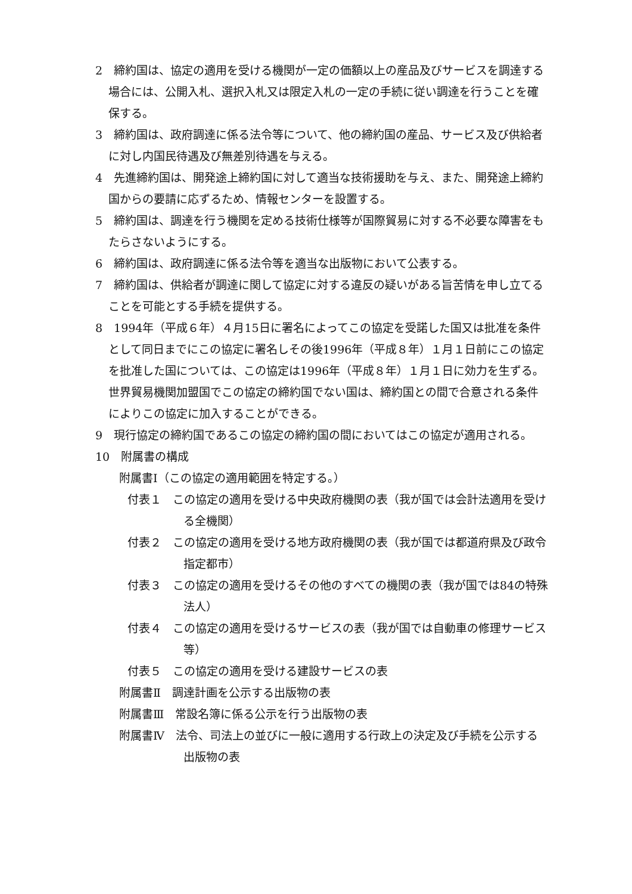2　締約国は、協定の適用を受ける機関が一定の価額以上の産品及びサービスを調達する場合には、公開入札、選択入札又は限定入札の一定の手続に従い調達を行うことを確保する。
3　締約国は、政府調達に係る法令等について、他の締約国の産品、サービス及び供給者に対し内国民待遇及び無差別待遇を与える。
4　先進締約国は、開発途上締約国に対して適当な技術援助を与え、また、開発途上締約国からの要請に応ずるため、情報センターを設置する。
5　締約国は、調達を行う機関を定める技術仕様等が国際貿易に対する不必要な障害をもたらさないようにする。
6　締約国は、政府調達に係る法令等を適当な出版物において公表する。
7　締約国は、供給者が調達に関して協定に対する違反の疑いがある旨苦情を申し立てることを可能とする手続を提供する。
8　1994年（平成６年）４月15日に署名によってこの協定を受諾した国又は批准を条件として同日までにこの協定に署名しその後1996年（平成８年）１月１日前にこの協定を批准した国については、この協定は1996年（平成８年）１月１日に効力を生ずる。世界貿易機関加盟国でこの協定の締約国でない国は、締約国との間で合意される条件によりこの協定に加入することができる。
9　現行協定の締約国であるこの協定の締約国の間においてはこの協定が適用される。
10　附属書の構成
附属書Ⅰ（この協定の適用範囲を特定する。）
付表１　この協定の適用を受ける中央政府機関の表（我が国では会計法適用を受ける全機関）
付表２　この協定の適用を受ける地方政府機関の表（我が国では都道府県及び政令指定都市）
付表３　この協定の適用を受けるその他のすべての機関の表（我が国では84の特殊法人）
付表４　この協定の適用を受けるサービスの表（我が国では自動車の修理サービス等）
付表５　この協定の適用を受ける建設サービスの表
附属書Ⅱ　調達計画を公示する出版物の表
附属書Ⅲ　常設名簿に係る公示を行う出版物の表
附属書Ⅳ　法令、司法上の並びに一般に適用する行政上の決定及び手続を公示する出版物の表